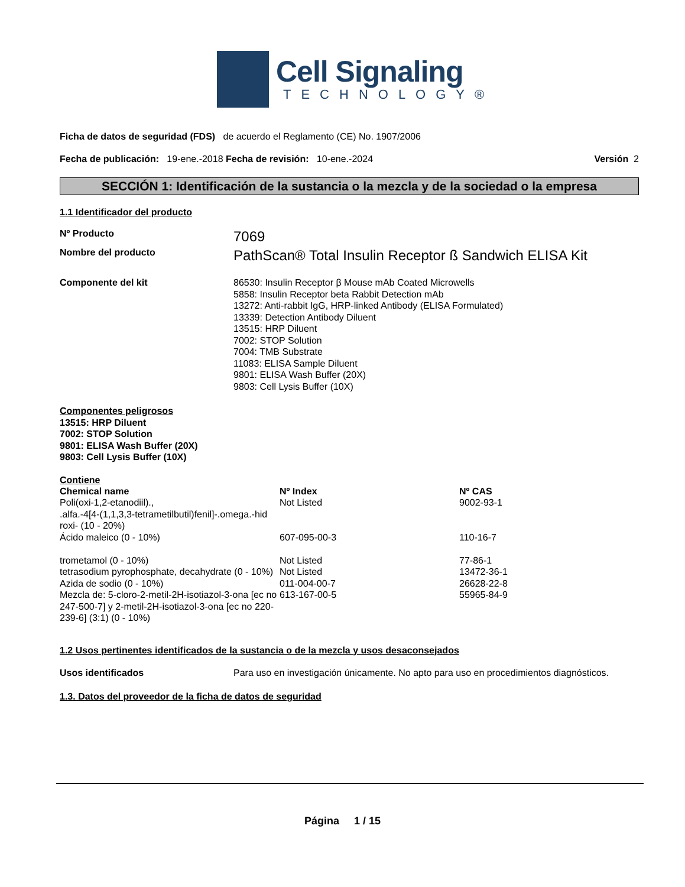Cell Signaling
TECHNOLOGY®
Ficha de datos de seguridad (FDS) de acuerdo el Reglamento (CE) No. 1907/2006
Fecha de publicación: 19-ene.-2018 Fecha de revisión: 10-ene.-2024 Versión 2
SECCIÓN 1: Identificación de la sustancia o la mezcla y de la sociedad o la empresa
1.1 Identificador del producto
Nº Producto
7069
Nombre del producto
PathScan® Total Insulin Receptor ß Sandwich ELISA Kit
Componente del kit 86530: Insulin Receptor β Mouse mAb Coated Microwells
5858: Insulin Receptor beta Rabbit Detection mAb
13272: Anti-rabbit IgG, HRP-linked Antibody (ELISA Formulated)
13339: Detection Antibody Diluent
13515: HRP Diluent
7002: STOP Solution
7004: TMB Substrate
11083: ELISA Sample Diluent
9801: ELISA Wash Buffer (20X)
9803: Cell Lysis Buffer (10X)
Componentes peligrosos
13515: HRP Diluent
7002: STOP Solution
9801: ELISA Wash Buffer (20X)
9803: Cell Lysis Buffer (10X)
Contiene
| Chemical name | Nº Index | Nº CAS |
| --- | --- | --- |
| Poli(oxi-1,2-etanodiil)., .alfa.-4[4-(1,1,3,3-tetrametilbutil)fenil]-.omega.-hid roxi- (10 - 20%) | Not Listed | 9002-93-1 |
| Ácido maleico (0 - 10%) | 607-095-00-3 | 110-16-7 |
| trometamol (0 - 10%) | Not Listed | 77-86-1 |
| tetrasodium pyrophosphate, decahydrate (0 - 10%) | Not Listed | 13472-36-1 |
| Azida de sodio (0 - 10%) | 011-004-00-7 | 26628-22-8 |
| Mezcla de: 5-cloro-2-metil-2H-isotiazol-3-ona [ec no 247-500-7] y 2-metil-2H-isotiazol-3-ona [ec no 220-239-6] (3:1) (0 - 10%) | 613-167-00-5 | 55965-84-9 |
1.2 Usos pertinentes identificados de la sustancia o de la mezcla y usos desaconsejados
Usos identificados Para uso en investigación únicamente. No apto para uso en procedimientos diagnósticos.
1.3. Datos del proveedor de la ficha de datos de seguridad
Página 1 / 15